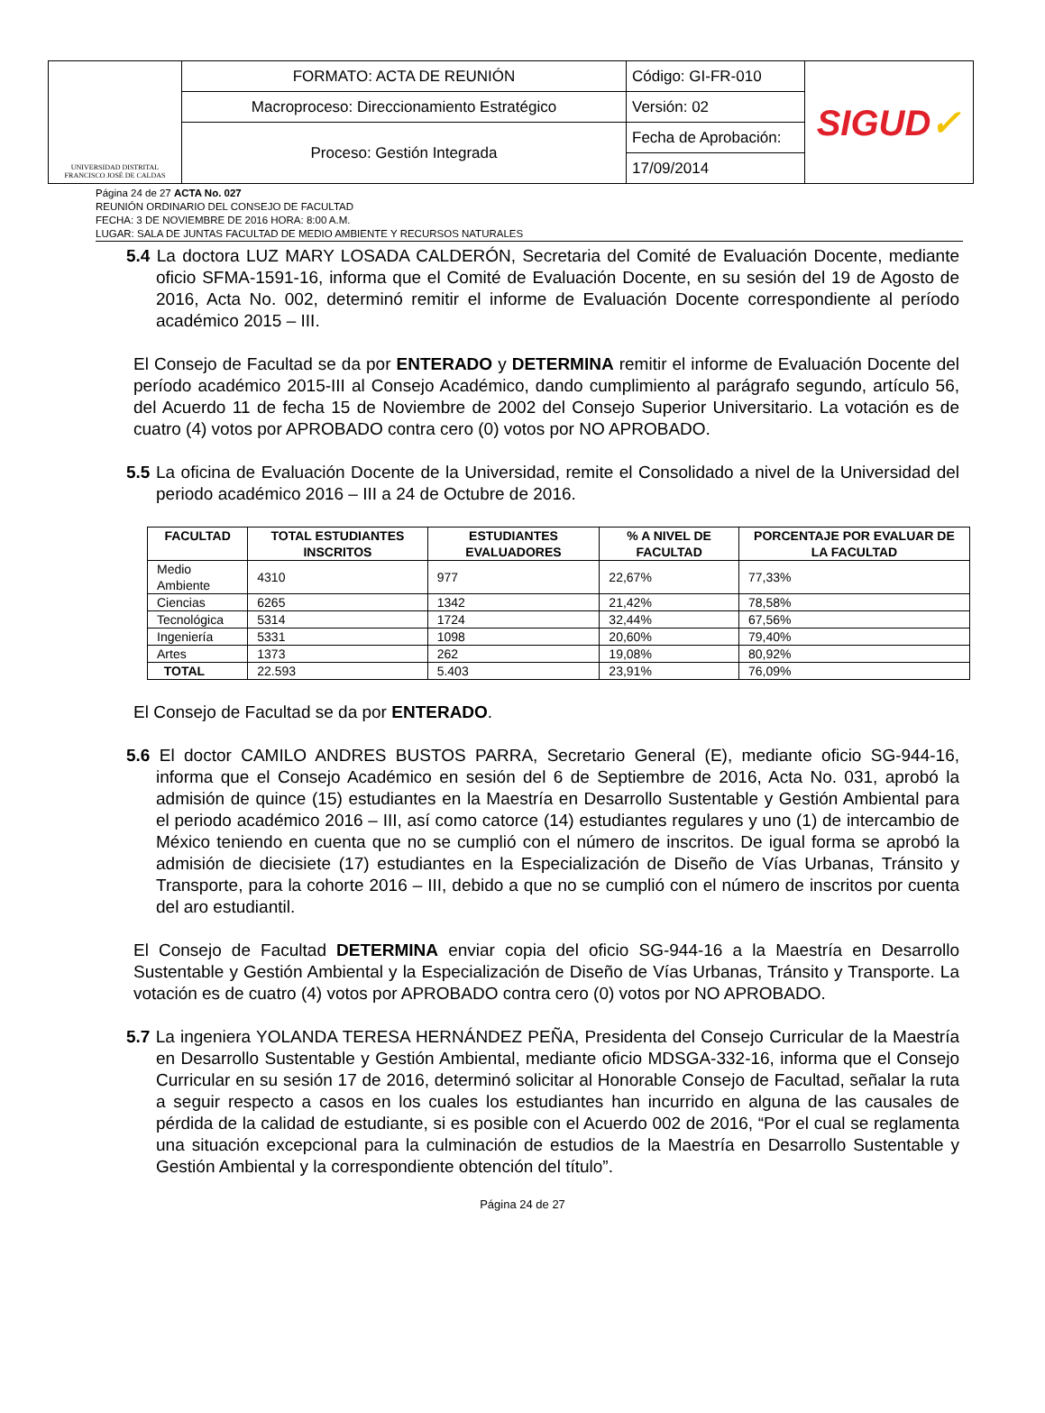| UNIVERSIDAD DISTRITAL FRANCISCO JOSÉ DE CALDAS | FORMATO: ACTA DE REUNIÓN | Código: GI-FR-010 | SIGUD ✓ |
| | Macroproceso: Direccionamiento Estratégico | Versión: 02 | |
| | Proceso: Gestión Integrada | Fecha de Aprobación: | |
| | | 17/09/2014 | |
Página 24 de 27 ACTA No. 027
REUNIÓN ORDINARIO DEL CONSEJO DE FACULTAD
FECHA: 3 DE NOVIEMBRE DE 2016 HORA: 8:00 A.M.
LUGAR: SALA DE JUNTAS FACULTAD DE MEDIO AMBIENTE Y RECURSOS NATURALES
5.4 La doctora LUZ MARY LOSADA CALDERÓN, Secretaria del Comité de Evaluación Docente, mediante oficio SFMA-1591-16, informa que el Comité de Evaluación Docente, en su sesión del 19 de Agosto de 2016, Acta No. 002, determinó remitir el informe de Evaluación Docente correspondiente al período académico 2015 – III.
El Consejo de Facultad se da por ENTERADO y DETERMINA remitir el informe de Evaluación Docente del período académico 2015-III al Consejo Académico, dando cumplimiento al parágrafo segundo, artículo 56, del Acuerdo 11 de fecha 15 de Noviembre de 2002 del Consejo Superior Universitario. La votación es de cuatro (4) votos por APROBADO contra cero (0) votos por NO APROBADO.
5.5 La oficina de Evaluación Docente de la Universidad, remite el Consolidado a nivel de la Universidad del periodo académico 2016 – III a 24 de Octubre de 2016.
| FACULTAD | TOTAL ESTUDIANTES INSCRITOS | ESTUDIANTES EVALUADORES | % A NIVEL DE FACULTAD | PORCENTAJE POR EVALUAR DE LA FACULTAD |
| --- | --- | --- | --- | --- |
| Medio Ambiente | 4310 | 977 | 22,67% | 77,33% |
| Ciencias | 6265 | 1342 | 21,42% | 78,58% |
| Tecnológica | 5314 | 1724 | 32,44% | 67,56% |
| Ingeniería | 5331 | 1098 | 20,60% | 79,40% |
| Artes | 1373 | 262 | 19,08% | 80,92% |
| TOTAL | 22.593 | 5.403 | 23,91% | 76,09% |
El Consejo de Facultad se da por ENTERADO.
5.6 El doctor CAMILO ANDRES BUSTOS PARRA, Secretario General (E), mediante oficio SG-944-16, informa que el Consejo Académico en sesión del 6 de Septiembre de 2016, Acta No. 031, aprobó la admisión de quince (15) estudiantes en la Maestría en Desarrollo Sustentable y Gestión Ambiental para el periodo académico 2016 – III, así como catorce (14) estudiantes regulares y uno (1) de intercambio de México teniendo en cuenta que no se cumplió con el número de inscritos. De igual forma se aprobó la admisión de diecisiete (17) estudiantes en la Especialización de Diseño de Vías Urbanas, Tránsito y Transporte, para la cohorte 2016 – III, debido a que no se cumplió con el número de inscritos por cuenta del aro estudiantil.
El Consejo de Facultad DETERMINA enviar copia del oficio SG-944-16 a la Maestría en Desarrollo Sustentable y Gestión Ambiental y la Especialización de Diseño de Vías Urbanas, Tránsito y Transporte. La votación es de cuatro (4) votos por APROBADO contra cero (0) votos por NO APROBADO.
5.7 La ingeniera YOLANDA TERESA HERNÁNDEZ PEÑA, Presidenta del Consejo Curricular de la Maestría en Desarrollo Sustentable y Gestión Ambiental, mediante oficio MDSGA-332-16, informa que el Consejo Curricular en su sesión 17 de 2016, determinó solicitar al Honorable Consejo de Facultad, señalar la ruta a seguir respecto a casos en los cuales los estudiantes han incurrido en alguna de las causales de pérdida de la calidad de estudiante, si es posible con el Acuerdo 002 de 2016, “Por el cual se reglamenta una situación excepcional para la culminación de estudios de la Maestría en Desarrollo Sustentable y Gestión Ambiental y la correspondiente obtención del título”.
Página 24 de 27